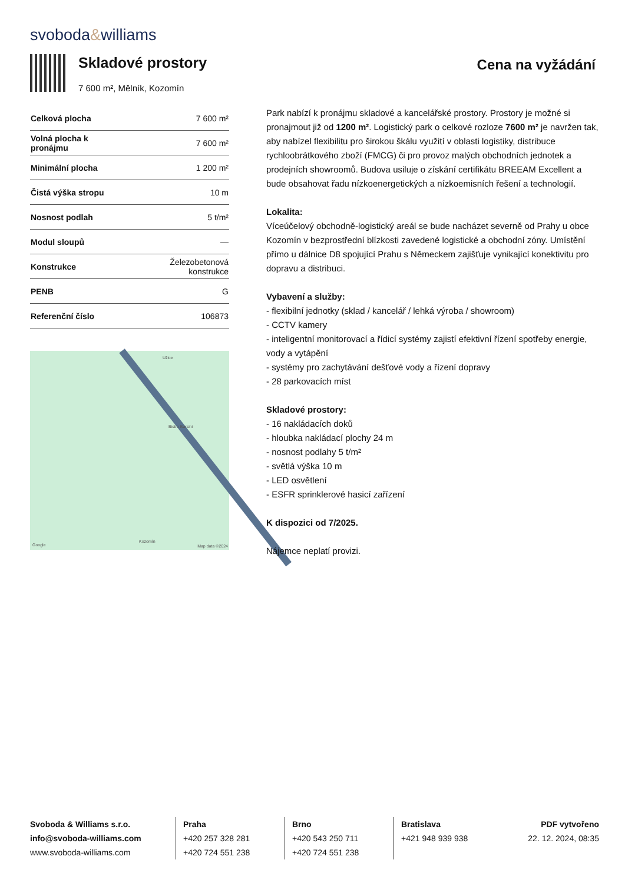svoboda&williams
Skladové prostory
7 600 m², Mělník, Kozomín
Cena na vyžádání
| Celková plocha | 7 600 m² |
| Volná plocha k pronájmu | 7 600 m² |
| Minimální plocha | 1 200 m² |
| Čistá výška stropu | 10 m |
| Nosnost podlah | 5 t/m² |
| Modul sloupů | — |
| Konstrukce | Železobetonová konstrukce |
| PENB | G |
| Referenční číslo | 106873 |
Užice
Bistro Barsini
Kozomín
Google Map data ©2024
Park nabízí k pronájmu skladové a kancelářské prostory. Prostory je možné si pronajmout již od 1200 m². Logistický park o celkové rozloze 7600 m² je navržen tak, aby nabízel flexibilitu pro širokou škálu využití v oblasti logistiky, distribuce rychloobrátkového zboží (FMCG) či pro provoz malých obchodních jednotek a prodejních showroomů. Budova usiluje o získání certifikátu BREEAM Excellent a bude obsahovat řadu nízkoenergetických a nízkoemisních řešení a technologií.
Lokalita:
Víceúčelový obchodně-logistický areál se bude nacházet severně od Prahy u obce Kozomín v bezprostřední blízkosti zavedené logistické a obchodní zóny. Umístění přímo u dálnice D8 spojující Prahu s Německem zajišťuje vynikající konektivitu pro dopravu a distribuci.
Vybavení a služby:
- flexibilní jednotky (sklad / kancelář / lehká výroba / showroom)
- CCTV kamery
- inteligentní monitorovací a řídicí systémy zajistí efektivní řízení spotřeby energie, vody a vytápění
- systémy pro zachytávání dešťové vody a řízení dopravy
- 28 parkovacích míst
Skladové prostory:
- 16 nakládacích doků
- hloubka nakládací plochy 24 m
- nosnost podlahy 5 t/m²
- světlá výška 10 m
- LED osvětlení
- ESFR sprinklerové hasicí zařízení
K dispozici od 7/2025.
Nájemce neplatí provizi.
Svoboda & Williams s.r.o.
info@svoboda-williams.com
www.svoboda-williams.com
Praha
+420 257 328 281
+420 724 551 238
Brno
+420 543 250 711
+420 724 551 238
Bratislava
+421 948 939 938
PDF vytvořeno
22. 12. 2024, 08:35